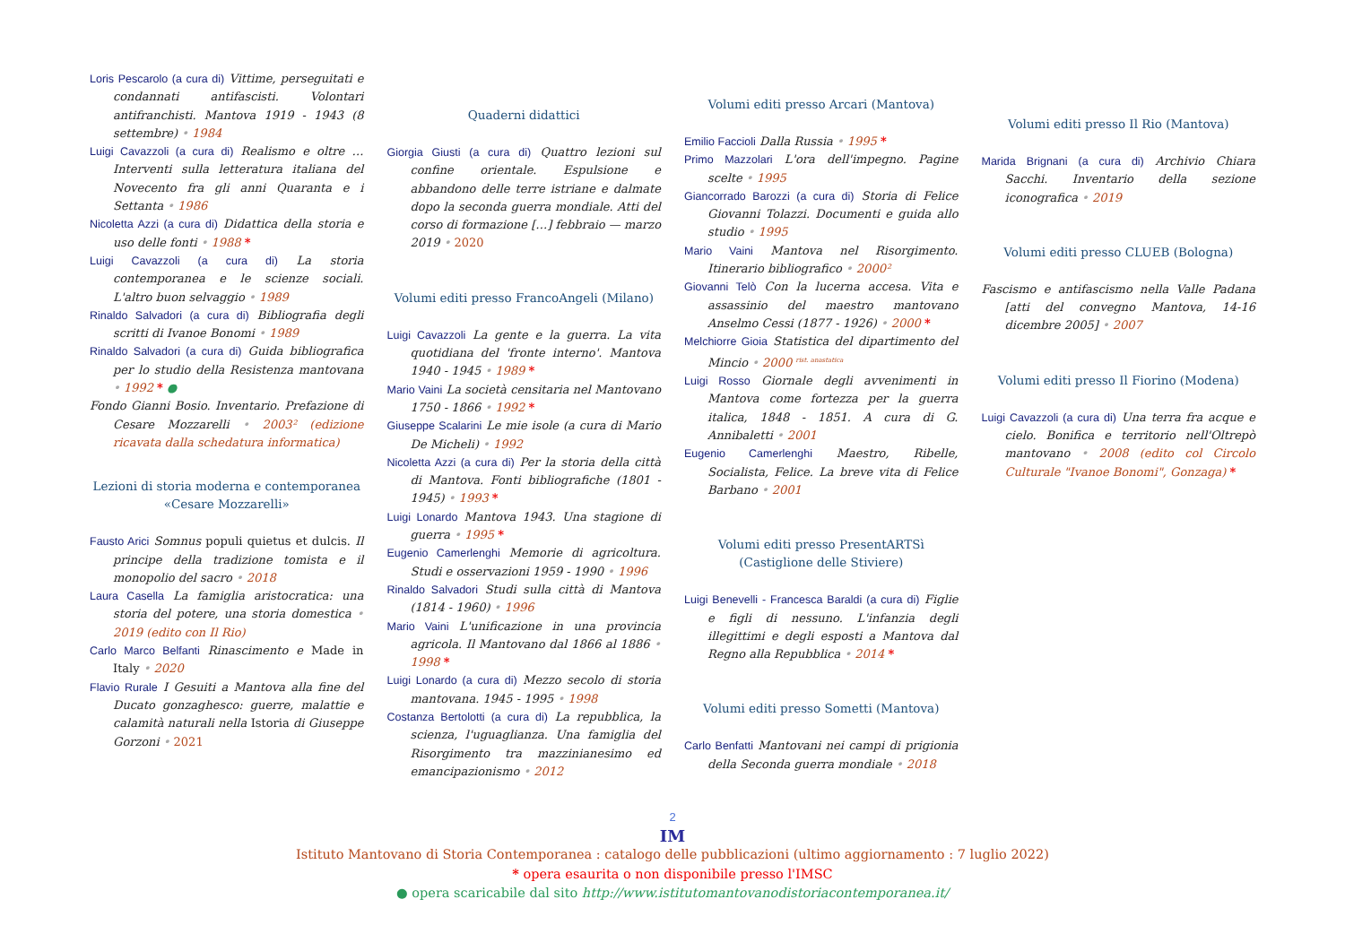Loris Pescarolo (a cura di) Vittime, perseguitati e condannati antifascisti. Volontari antifranchisti. Mantova 1919 - 1943 (8 settembre) • 1984
Luigi Cavazzoli (a cura di) Realismo e oltre … Interventi sulla letteratura italiana del Novecento fra gli anni Quaranta e i Settanta • 1986
Nicoletta Azzi (a cura di) Didattica della storia e uso delle fonti • 1988 *
Luigi Cavazzoli (a cura di) La storia contemporanea e le scienze sociali. L'altro buon selvaggio • 1989
Rinaldo Salvadori (a cura di) Bibliografia degli scritti di Ivanoe Bonomi • 1989
Rinaldo Salvadori (a cura di) Guida bibliografica per lo studio della Resistenza mantovana • 1992 * ●
Fondo Gianni Bosio. Inventario. Prefazione di Cesare Mozzarelli • 2003² (edizione ricavata dalla schedatura informatica)
Lezioni di storia moderna e contemporanea «Cesare Mozzarelli»
Fausto Arici Somnus populi quietus et dulcis. Il principe della tradizione tomista e il monopolio del sacro • 2018
Laura Casella La famiglia aristocratica: una storia del potere, una storia domestica • 2019 (edito con Il Rio)
Carlo Marco Belfanti Rinascimento e Made in Italy • 2020
Flavio Rurale I Gesuiti a Mantova alla fine del Ducato gonzaghesco: guerre, malattie e calamità naturali nella Istoria di Giuseppe Gorzoni • 2021
Quaderni didattici
Giorgia Giusti (a cura di) Quattro lezioni sul confine orientale. Espulsione e abbandono delle terre istriane e dalmate dopo la seconda guerra mondiale. Atti del corso di formazione […] febbraio — marzo 2019 • 2020
Volumi editi presso FrancoAngeli (Milano)
Luigi Cavazzoli La gente e la guerra. La vita quotidiana del 'fronte interno'. Mantova 1940 - 1945 • 1989 *
Mario Vaini La società censitaria nel Mantovano 1750 - 1866 • 1992 *
Giuseppe Scalarini Le mie isole (a cura di Mario De Micheli) • 1992
Nicoletta Azzi (a cura di) Per la storia della città di Mantova. Fonti bibliografiche (1801 - 1945) • 1993 *
Luigi Lonardo Mantova 1943. Una stagione di guerra • 1995 *
Eugenio Camerlenghi Memorie di agricoltura. Studi e osservazioni 1959 - 1990 • 1996
Rinaldo Salvadori Studi sulla città di Mantova (1814 - 1960) • 1996
Mario Vaini L'unificazione in una provincia agricola. Il Mantovano dal 1866 al 1886 • 1998 *
Luigi Lonardo (a cura di) Mezzo secolo di storia mantovana. 1945 - 1995 • 1998
Costanza Bertolotti (a cura di) La repubblica, la scienza, l'uguaglianza. Una famiglia del Risorgimento tra mazzinianesimo ed emancipazionismo • 2012
Volumi editi presso Arcari (Mantova)
Emilio Faccioli Dalla Russia • 1995 *
Primo Mazzolari L'ora dell'impegno. Pagine scelte • 1995
Giancorrado Barozzi (a cura di) Storia di Felice Giovanni Tolazzi. Documenti e guida allo studio • 1995
Mario Vaini Mantova nel Risorgimento. Itinerario bibliografico • 2000²
Giovanni Telò Con la lucerna accesa. Vita e assassinio del maestro mantovano Anselmo Cessi (1877 - 1926) • 2000 *
Melchiorre Gioia Statistica del dipartimento del Mincio • 2000 <sup>rist. anastatica</sup>
Luigi Rosso Giornale degli avvenimenti in Mantova come fortezza per la guerra italica, 1848 - 1851. A cura di G. Annibaletti • 2001
Eugenio Camerlenghi Maestro, Ribelle, Socialista, Felice. La breve vita di Felice Barbano • 2001
Volumi editi presso PresentARTSì (Castiglione delle Stiviere)
Luigi Benevelli - Francesca Baraldi (a cura di) Figlie e figli di nessuno. L'infanzia degli illegittimi e degli esposti a Mantova dal Regno alla Repubblica • 2014 *
Volumi editi presso Sometti (Mantova)
Carlo Benfatti Mantovani nei campi di prigionia della Seconda guerra mondiale • 2018
Volumi editi presso Il Rio (Mantova)
Marida Brignani (a cura di) Archivio Chiara Sacchi. Inventario della sezione iconografica • 2019
Volumi editi presso CLUEB (Bologna)
Fascismo e antifascismo nella Valle Padana [atti del convegno Mantova, 14-16 dicembre 2005] • 2007
Volumi editi presso Il Fiorino (Modena)
Luigi Cavazzoli (a cura di) Una terra fra acque e cielo. Bonifica e territorio nell'Oltrepò mantovano • 2008 (edito col Circolo Culturale "Ivanoe Bonomi", Gonzaga) *
2
IM
Istituto Mantovano di Storia Contemporanea : catalogo delle pubblicazioni (ultimo aggiornamento : 7 luglio 2022)
* opera esaurita o non disponibile presso l'IMSC
● opera scaricabile dal sito http://www.istitutomantovanodistoriacontemporanea.it/